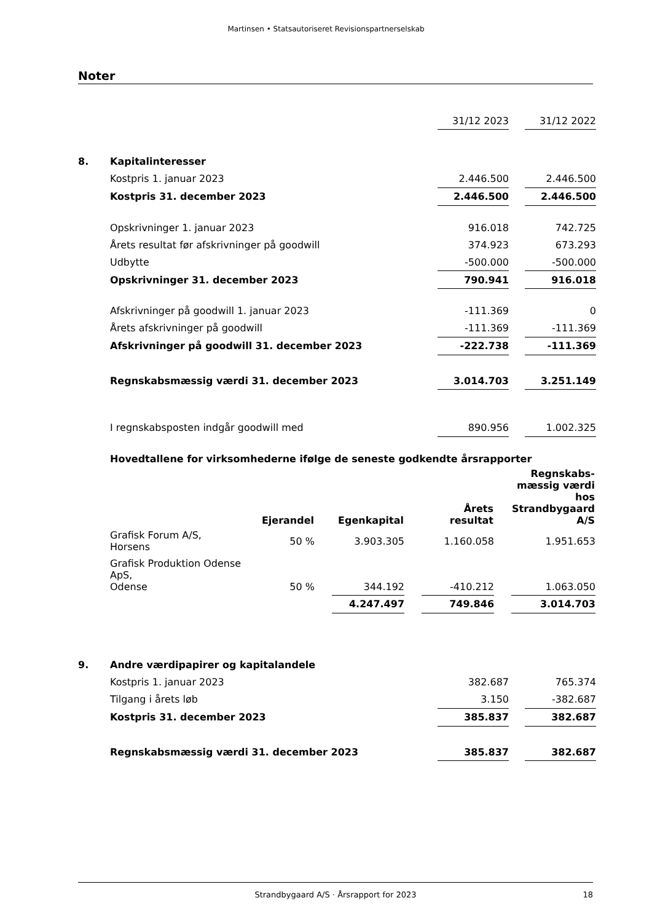Martinsen • Statsautoriseret Revisionspartnerselskab
Noter
| | | 31/12 2023 | | 31/12 2022 |
| 8. | Kapitalinteresser | | | |
| | Kostpris 1. januar 2023 | 2.446.500 | | 2.446.500 |
| | Kostpris 31. december 2023 | 2.446.500 | | 2.446.500 |
| | Opskrivninger 1. januar 2023 | 916.018 | | 742.725 |
| | Årets resultat før afskrivninger på goodwill | 374.923 | | 673.293 |
| | Udbytte | -500.000 | | -500.000 |
| | Opskrivninger 31. december 2023 | 790.941 | | 916.018 |
| | Afskrivninger på goodwill 1. januar 2023 | -111.369 | | 0 |
| | Årets afskrivninger på goodwill | -111.369 | | -111.369 |
| | Afskrivninger på goodwill 31. december 2023 | -222.738 | | -111.369 |
| | Regnskabsmæssig værdi 31. december 2023 | 3.014.703 | | 3.251.149 |
| | I regnskabsposten indgår goodwill med | 890.956 | | 1.002.325 |
| | Hovedtallene for virksomhederne ifølge de seneste godkendte årsrapporter | | | |
| | Ejerandel | | Egenkapital | | Årets resultat | | Regnskabs- mæssig værdi hos Strandbygaard A/S |
| --- | --- | --- | --- | --- | --- | --- | --- |
| Grafisk Forum A/S, Horsens | 50 % | | 3.903.305 | | 1.160.058 | | 1.951.653 |
| Grafisk Produktion Odense ApS, Odense | 50 % | | 344.192 | | -410.212 | | 1.063.050 |
| | | | 4.247.497 | | 749.846 | | 3.014.703 |
| 9. | Andre værdipapirer og kapitalandele | | | |
| | Kostpris 1. januar 2023 | 382.687 | | 765.374 |
| | Tilgang i årets løb | 3.150 | | -382.687 |
| | Kostpris 31. december 2023 | 385.837 | | 382.687 |
| | Regnskabsmæssig værdi 31. december 2023 | 385.837 | | 382.687 |
Strandbygaard A/S · Årsrapport for 2023 18